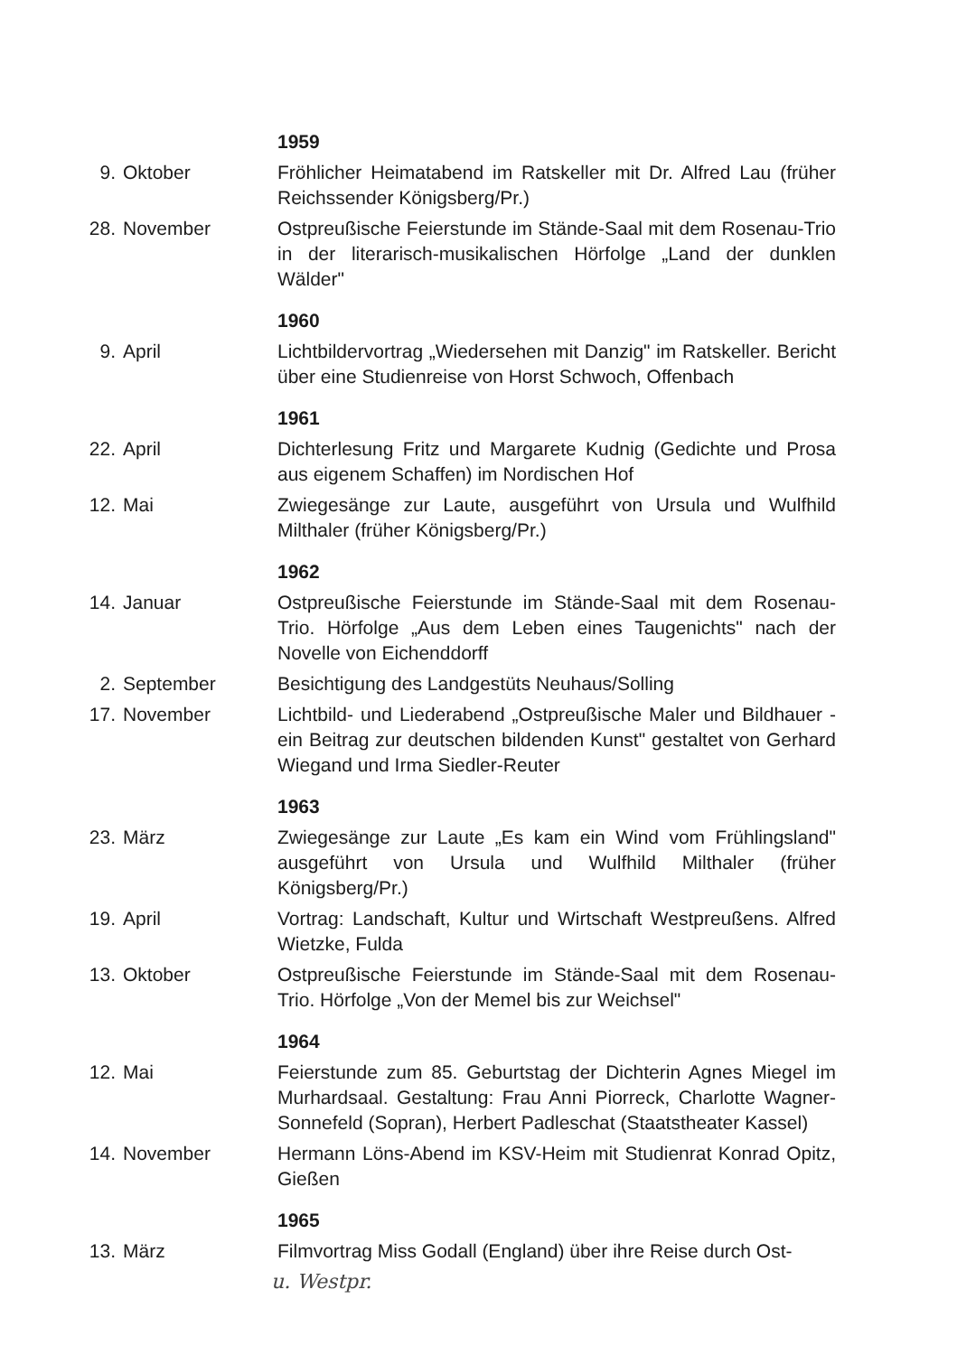1959
9. Oktober Fröhlicher Heimatabend im Ratskeller mit Dr. Alfred Lau (früher Reichssender Königsberg/Pr.)
28. November Ostpreußische Feierstunde im Stände-Saal mit dem Rosenau-Trio in der literarisch-musikalischen Hörfolge „Land der dunklen Wälder"
1960
9. April Lichtbildervortrag „Wiedersehen mit Danzig" im Ratskeller. Bericht über eine Studienreise von Horst Schwoch, Offenbach
1961
22. April Dichterlesung Fritz und Margarete Kudnig (Gedichte und Prosa aus eigenem Schaffen) im Nordischen Hof
12. Mai Zwiegesänge zur Laute, ausgeführt von Ursula und Wulfhild Milthaler (früher Königsberg/Pr.)
1962
14. Januar Ostpreußische Feierstunde im Stände-Saal mit dem Rosenau-Trio. Hörfolge „Aus dem Leben eines Taugenichts" nach der Novelle von Eichenddorff
2. September Besichtigung des Landgestüts Neuhaus/Solling
17. November Lichtbild- und Liederabend „Ostpreußische Maler und Bildhauer - ein Beitrag zur deutschen bildenden Kunst" gestaltet von Gerhard Wiegand und Irma Siedler-Reuter
1963
23. März Zwiegesänge zur Laute „Es kam ein Wind vom Frühlingsland" ausgeführt von Ursula und Wulfhild Milthaler (früher Königsberg/Pr.)
19. April Vortrag: Landschaft, Kultur und Wirtschaft Westpreußens. Alfred Wietzke, Fulda
13. Oktober Ostpreußische Feierstunde im Stände-Saal mit dem Rosenau-Trio. Hörfolge „Von der Memel bis zur Weichsel"
1964
12. Mai Feierstunde zum 85. Geburtstag der Dichterin Agnes Miegel im Murhardsaal. Gestaltung: Frau Anni Piorreck, Charlotte Wagner-Sonnefeld (Sopran), Herbert Padleschat (Staatstheater Kassel)
14. November Hermann Löns-Abend im KSV-Heim mit Studienrat Konrad Opitz, Gießen
1965
13. März Filmvortrag Miss Godall (England) über ihre Reise durch Ost-
u. Westpr.